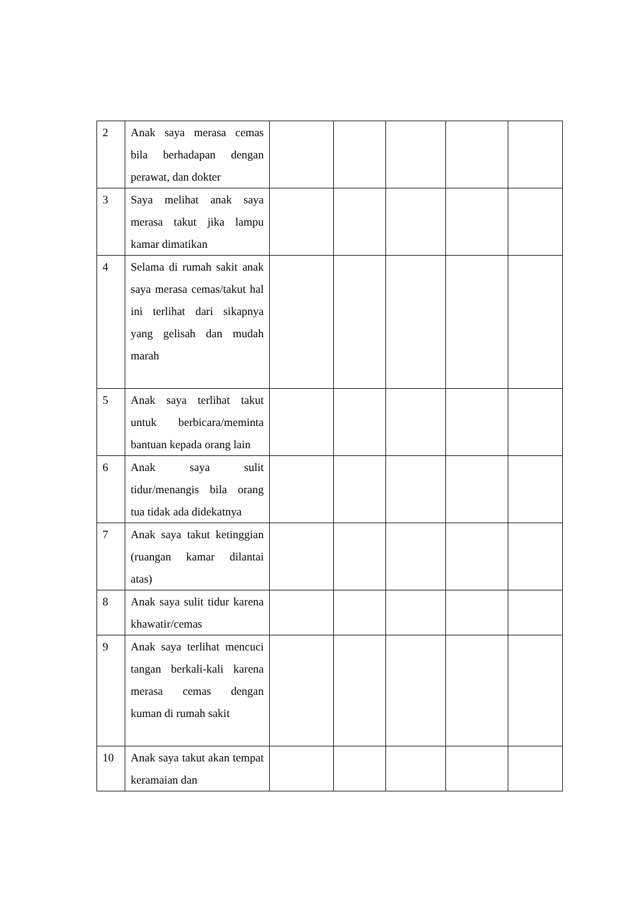| 2 | Anak saya merasa cemas bila berhadapan dengan perawat, dan dokter | | | | | |
| 3 | Saya melihat anak saya merasa takut jika lampu kamar dimatikan | | | | | |
| 4 | Selama di rumah sakit anak saya merasa cemas/takut hal ini terlihat dari sikapnya yang gelisah dan mudah marah | | | | | |
| 5 | Anak saya terlihat takut untuk berbicara/meminta bantuan kepada orang lain | | | | | |
| 6 | Anak saya sulit tidur/menangis bila orang tua tidak ada didekatnya | | | | | |
| 7 | Anak saya takut ketinggian (ruangan kamar dilantai atas) | | | | | |
| 8 | Anak saya sulit tidur karena khawatir/cemas | | | | | |
| 9 | Anak saya terlihat mencuci tangan berkali-kali karena merasa cemas dengan kuman di rumah sakit | | | | | |
| 10 | Anak saya takut akan tempat keramaian dan | | | | | |